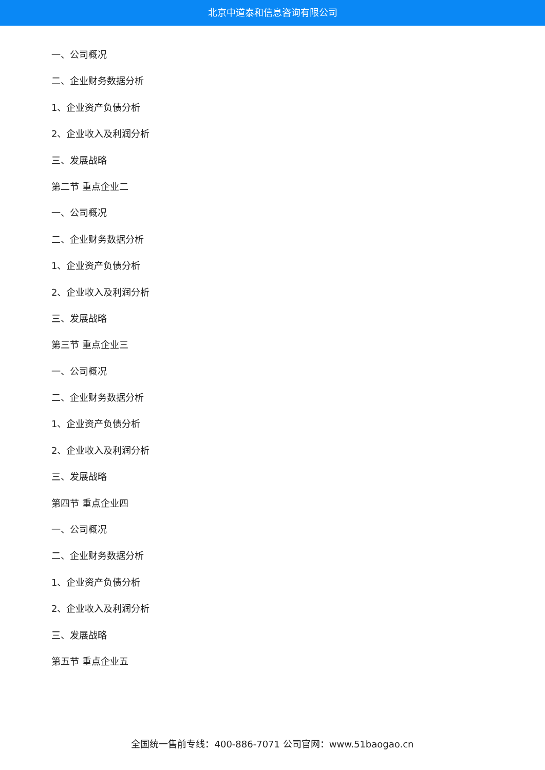北京中道泰和信息咨询有限公司
一、公司概况
二、企业财务数据分析
1、企业资产负债分析
2、企业收入及利润分析
三、发展战略
第二节 重点企业二
一、公司概况
二、企业财务数据分析
1、企业资产负债分析
2、企业收入及利润分析
三、发展战略
第三节 重点企业三
一、公司概况
二、企业财务数据分析
1、企业资产负债分析
2、企业收入及利润分析
三、发展战略
第四节 重点企业四
一、公司概况
二、企业财务数据分析
1、企业资产负债分析
2、企业收入及利润分析
三、发展战略
第五节 重点企业五
全国统一售前专线：400-886-7071 公司官网：www.51baogao.cn